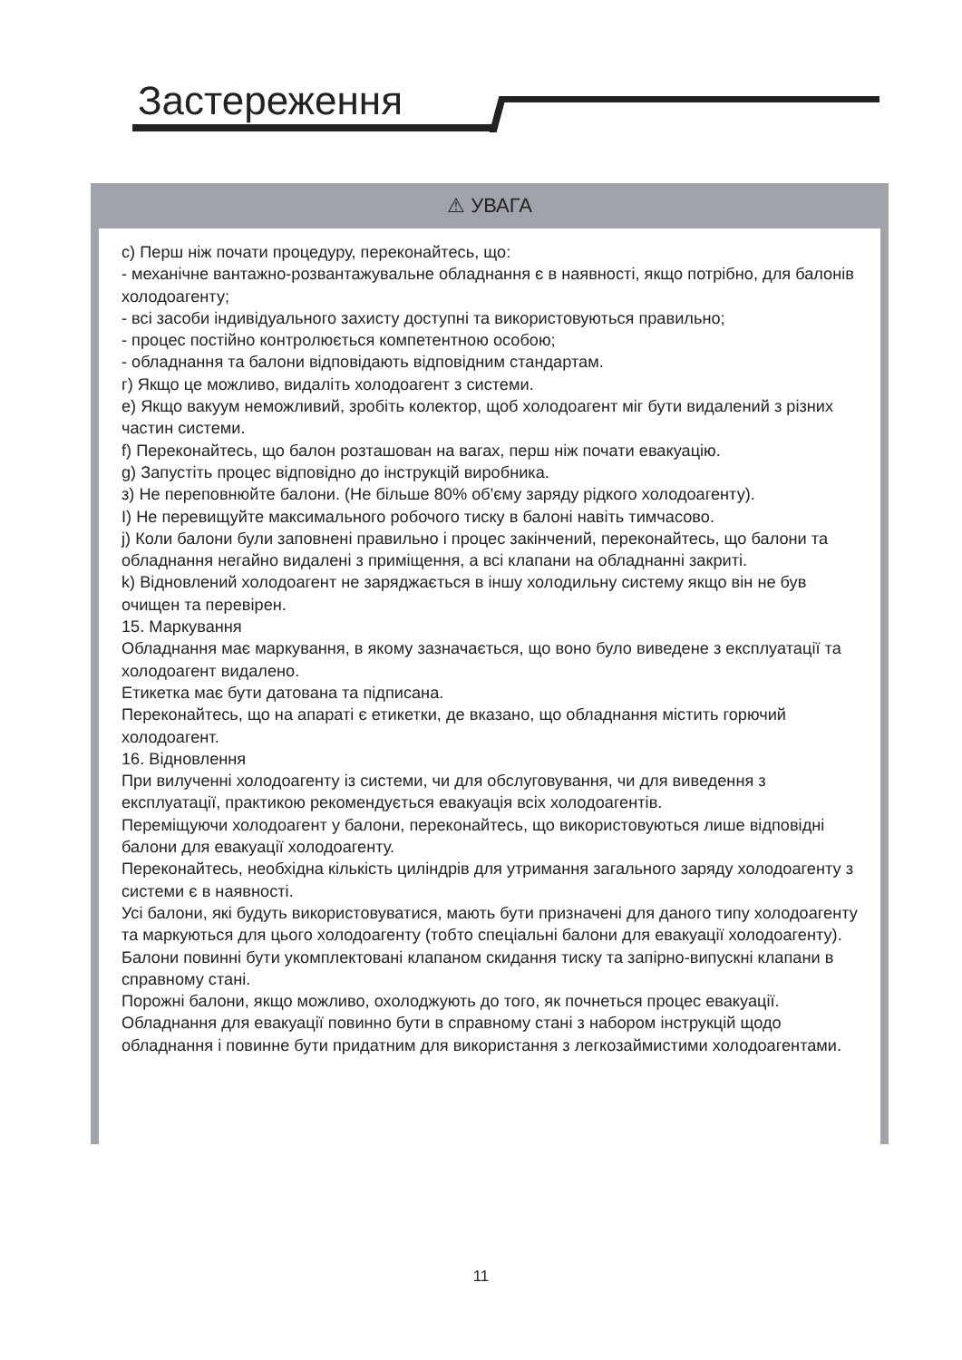Застереження
⚠ УВАГА
c) Перш ніж почати процедуру, переконайтесь, що:
- механічне вантажно-розвантажувальне обладнання є в наявності, якщо потрібно, для балонів холодоагенту;
- всі засоби індивідуального захисту доступні та використовуються правильно;
- процес постійно контролюється компетентною особою;
- обладнання та балони відповідають відповідним стандартам.
г) Якщо це можливо, видаліть холодоагент з системи.
е) Якщо вакуум неможливий, зробіть колектор, щоб холодоагент міг бути видалений з різних частин системи.
f) Переконайтесь, що балон розташован на вагах, перш ніж почати евакуацію.
g) Запустіть процес відповідно до інструкцій виробника.
з) Не переповнюйте балони. (Не більше 80% об'єму заряду рідкого холодоагенту).
I) Не перевищуйте максимального робочого тиску в балоні навіть тимчасово.
j) Коли балони були заповнені правильно і процес закінчений, переконайтесь, що балони та обладнання негайно видалені з приміщення, а всі клапани на обладнанні закриті.
k) Відновлений холодоагент не заряджається в іншу холодильну систему якщо він не був очищен та перевірен.
15. Маркування
Обладнання має маркування, в якому зазначається, що воно було виведене з експлуатації та холодоагент видалено.
Етикетка має бути датована та підписана.
Переконайтесь, що на апараті є етикетки, де вказано, що обладнання містить горючий холодоагент.
16. Відновлення
При вилученні холодоагенту із системи, чи для обслуговування, чи для виведення з експлуатації, практикою рекомендується евакуація всіх холодоагентів.
Переміщуючи холодоагент у балони, переконайтесь, що використовуються лише відповідні балони для евакуації холодоагенту.
Переконайтесь, необхідна кількість циліндрів для утримання загального заряду холодоагенту з системи є в наявності.
Усі балони, які будуть використовуватися, мають бути призначені для даного типу холодоагенту та маркуються для цього холодоагенту (тобто спеціальні балони для евакуації холодоагенту).
Балони повинні бути укомплектовані клапаном скидання тиску та запірно-випускні клапани в справному стані.
Порожні балони, якщо можливо, охолоджують до того, як почнеться процес евакуації.
Обладнання для евакуації повинно бути в справному стані з набором інструкцій щодо обладнання і повинне бути придатним для використання з легкозаймистими холодоагентами.
11